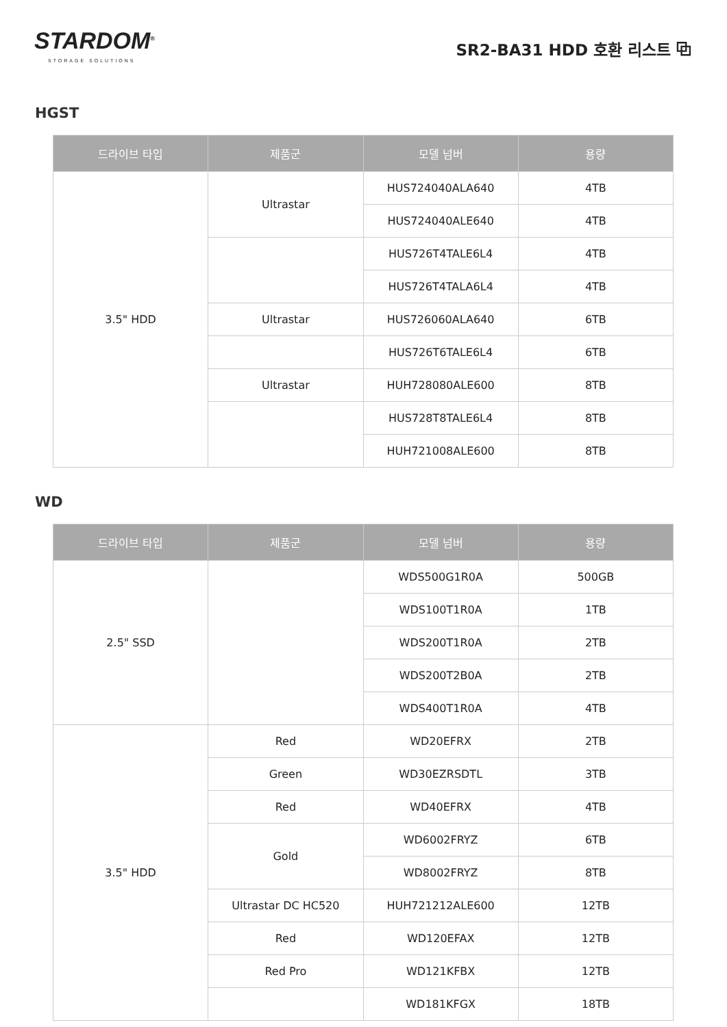STARDOM<sup>®</sup>
STORAGE SOLUTIONS
SR2-BA31 HDD 호환 리스트 ⧉
HGST
| 드라이브 타입 | 제품군 | 모델 넘버 | 용량 |
| --- | --- | --- | --- |
| 3.5" HDD | Ultrastar | HUS724040ALA640 | 4TB |
| | | HUS724040ALE640 | 4TB |
| | | HUS726T4TALE6L4 | 4TB |
| | | HUS726T4TALA6L4 | 4TB |
| | Ultrastar | HUS726060ALA640 | 6TB |
| | | HUS726T6TALE6L4 | 6TB |
| | Ultrastar | HUH728080ALE600 | 8TB |
| | | HUS728T8TALE6L4 | 8TB |
| | | HUH721008ALE600 | 8TB |
WD
| 드라이브 타입 | 제품군 | 모델 넘버 | 용량 |
| --- | --- | --- | --- |
| 2.5" SSD | | WDS500G1R0A | 500GB |
| | | WDS100T1R0A | 1TB |
| | | WDS200T1R0A | 2TB |
| | | WDS200T2B0A | 2TB |
| | | WDS400T1R0A | 4TB |
| 3.5" HDD | Red | WD20EFRX | 2TB |
| | Green | WD30EZRSDTL | 3TB |
| | Red | WD40EFRX | 4TB |
| | Gold | WD6002FRYZ | 6TB |
| | | WD8002FRYZ | 8TB |
| | Ultrastar DC HC520 | HUH721212ALE600 | 12TB |
| | Red | WD120EFAX | 12TB |
| | Red Pro | WD121KFBX | 12TB |
| | | WD181KFGX | 18TB |